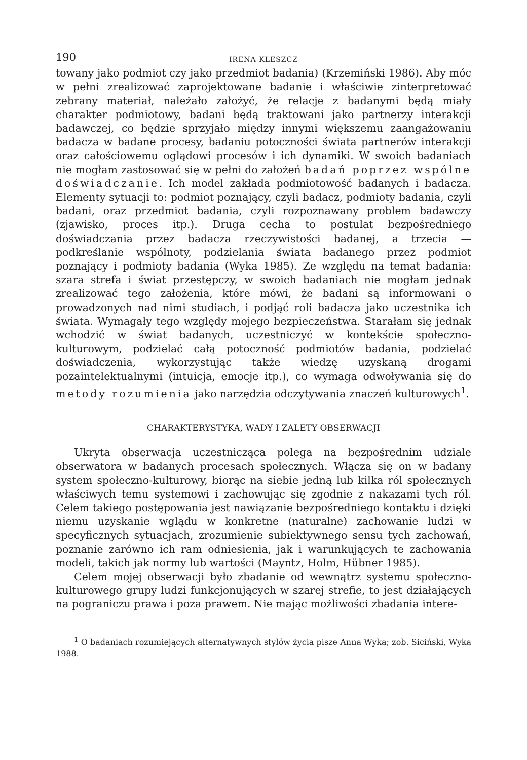190 IRENA KLESZCZ
towany jako podmiot czy jako przedmiot badania) (Krzemiński 1986). Aby móc w pełni zrealizować zaprojektowane badanie i właściwie zinterpretować zebrany materiał, należało założyć, że relacje z badanymi będą miały charakter podmiotowy, badani będą traktowani jako partnerzy interakcji badawczej, co będzie sprzyjało między innymi większemu zaangażowaniu badacza w badane procesy, badaniu potoczności świata partnerów interakcji oraz całościowemu oglądowi procesów i ich dynamiki. W swoich badaniach nie mogłam zastosować się w pełni do założeń badań poprzez wspólne doświadczanie. Ich model zakłada podmiotowość badanych i badacza. Elementy sytuacji to: podmiot poznający, czyli badacz, podmioty badania, czyli badani, oraz przedmiot badania, czyli rozpoznawany problem badawczy (zjawisko, proces itp.). Druga cecha to postulat bezpośredniego doświadczania przez badacza rzeczywistości badanej, a trzecia — podkreślanie wspólnoty, podzielania świata badanego przez podmiot poznający i podmioty badania (Wyka 1985). Ze względu na temat badania: szara strefa i świat przestępczy, w swoich badaniach nie mogłam jednak zrealizować tego założenia, które mówi, że badani są informowani o prowadzonych nad nimi studiach, i podjąć roli badacza jako uczestnika ich świata. Wymagały tego względy mojego bezpieczeństwa. Starałam się jednak wchodzić w świat badanych, uczestniczyć w kontekście społeczno-kulturowym, podzielać całą potoczność podmiotów badania, podzielać doświadczenia, wykorzystując także wiedzę uzyskaną drogami pozaintelektualnymi (intuicja, emocje itp.), co wymaga odwoływania się do metody rozumienia jako narzędzia odczytywania znaczeń kulturowych<sup>1</sup>.
CHARAKTERYSTYKA, WADY I ZALETY OBSERWACJI
Ukryta obserwacja uczestnicząca polega na bezpośrednim udziale obserwatora w badanych procesach społecznych. Włącza się on w badany system społeczno-kulturowy, biorąc na siebie jedną lub kilka ról społecznych właściwych temu systemowi i zachowując się zgodnie z nakazami tych ról. Celem takiego postępowania jest nawiązanie bezpośredniego kontaktu i dzięki niemu uzyskanie wglądu w konkretne (naturalne) zachowanie ludzi w specyficznych sytuacjach, zrozumienie subiektywnego sensu tych zachowań, poznanie zarówno ich ram odniesienia, jak i warunkujących te zachowania modeli, takich jak normy lub wartości (Mayntz, Holm, Hübner 1985).
Celem mojej obserwacji było zbadanie od wewnątrz systemu społeczno-kulturowego grupy ludzi funkcjonujących w szarej strefie, to jest działających na pograniczu prawa i poza prawem. Nie mając możliwości zbadania intere-
<sup>1</sup> O badaniach rozumiejących alternatywnych stylów życia pisze Anna Wyka; zob. Siciński, Wyka 1988.